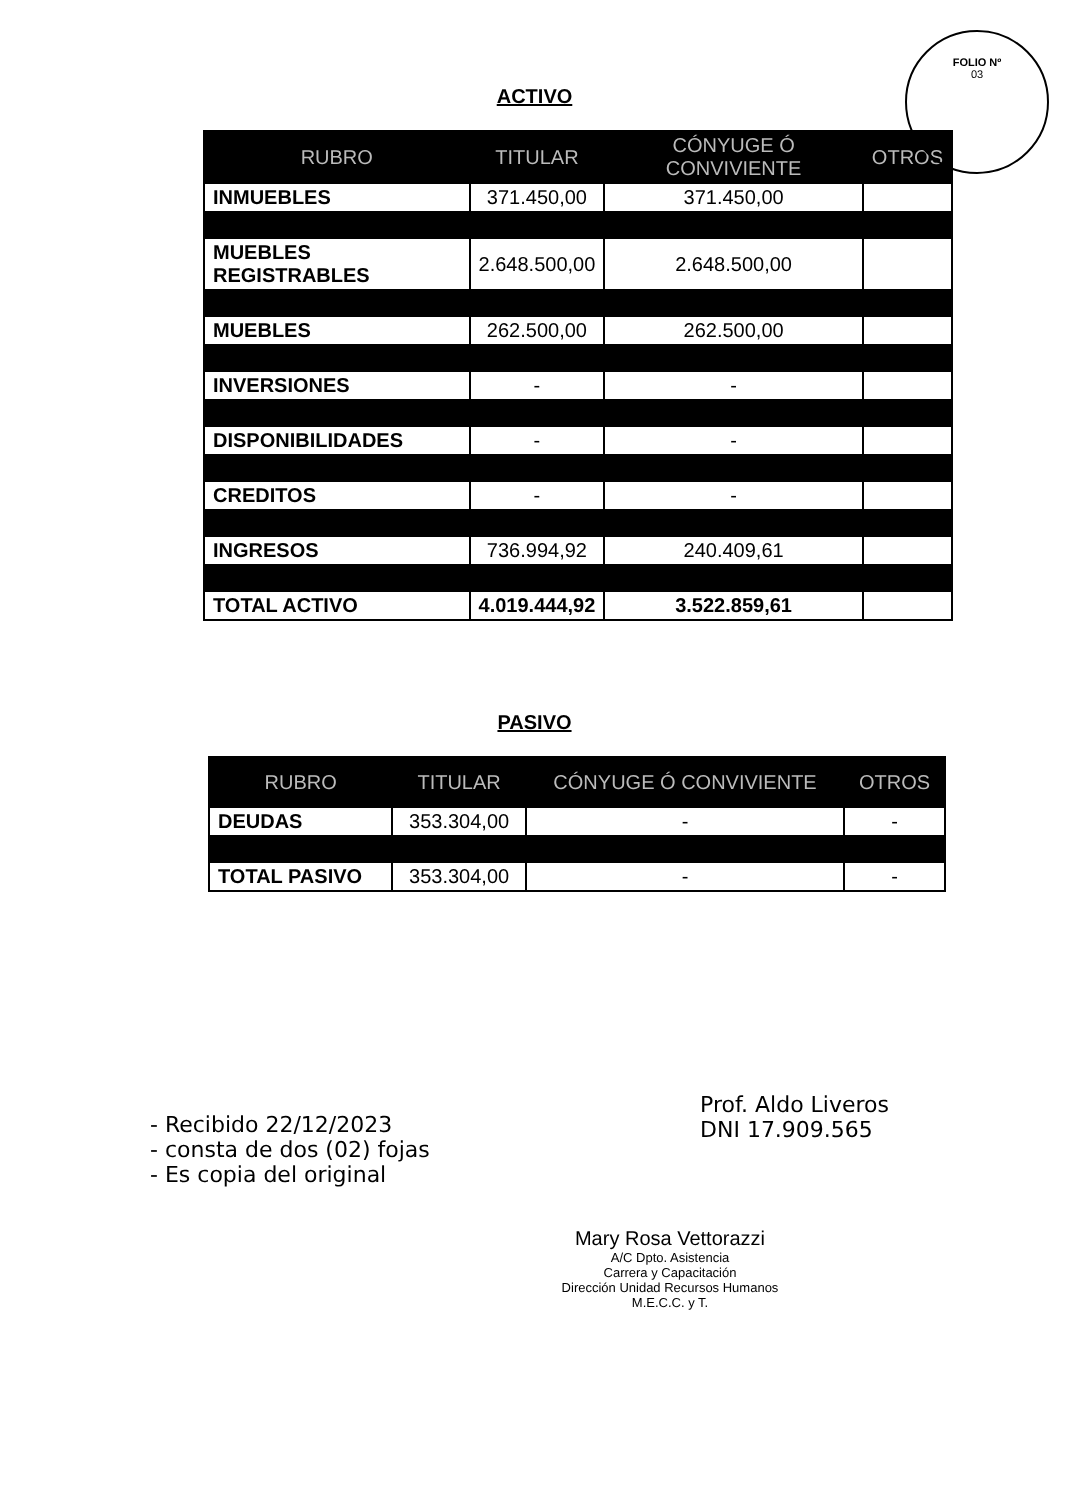FOLIO Nº
03
ACTIVO
| RUBRO | TITULAR | CÓNYUGE Ó CONVIVIENTE | OTROS |
| --- | --- | --- | --- |
| INMUEBLES | 371.450,00 | 371.450,00 | |
| MUEBLES REGISTRABLES | 2.648.500,00 | 2.648.500,00 | |
| MUEBLES | 262.500,00 | 262.500,00 | |
| INVERSIONES | - | - | |
| DISPONIBILIDADES | - | - | |
| CREDITOS | - | - | |
| INGRESOS | 736.994,92 | 240.409,61 | |
| TOTAL ACTIVO | 4.019.444,92 | 3.522.859,61 | |
PASIVO
| RUBRO | TITULAR | CÓNYUGE Ó CONVIVIENTE | OTROS |
| --- | --- | --- | --- |
| DEUDAS | 353.304,00 | - | - |
| TOTAL PASIVO | 353.304,00 | - | - |
Prof. Aldo Liveros
DNI 17.909.565
- Recibido 22/12/2023
- consta de dos (02) fojas
- Es copia del original
Mary Rosa Vettorazzi
A/C Dpto. Asistencia
Carrera y Capacitación
Dirección Unidad Recursos Humanos
M.E.C.C. y T.